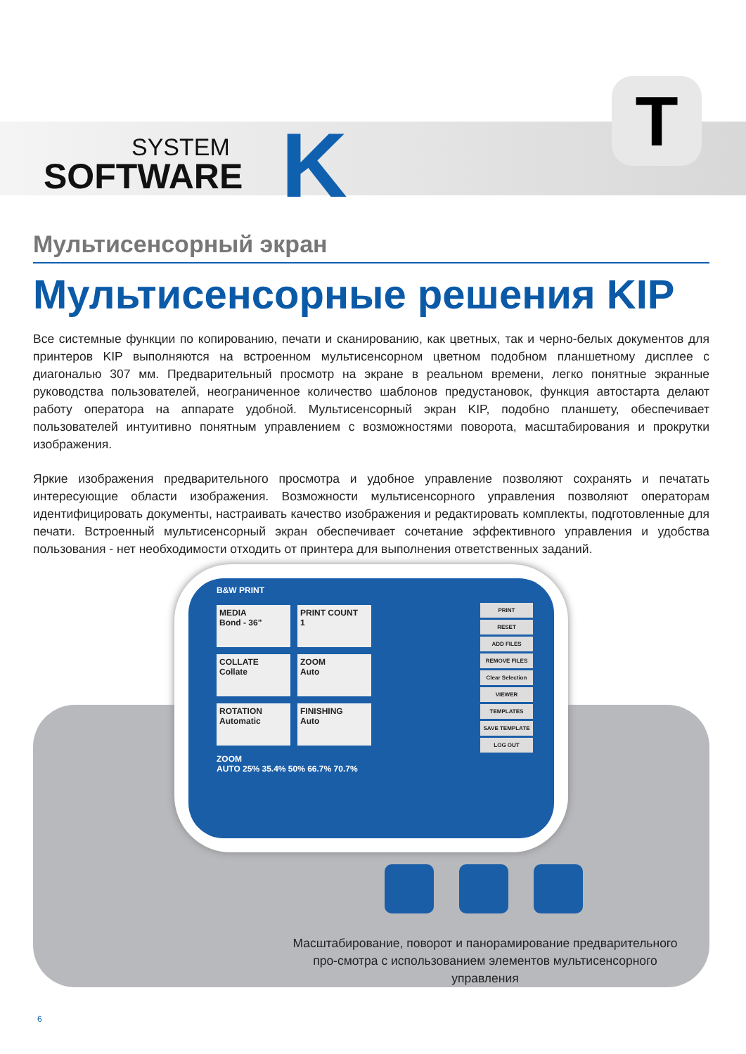SYSTEM
SOFTWARE
K T
Мультисенсорный экран
Мультисенсорные решения KIP
Все системные функции по копированию, печати и сканированию, как цветных, так и черно-белых документов для принтеров KIP выполняются на встроенном мультисенсорном цветном подобном планшетному дисплее с диагональю 307 мм. Предварительный просмотр на экране в реальном времени, легко понятные экранные руководства пользователей, неограниченное количество шаблонов предустановок, функция автостарта делают работу оператора на аппарате удобной. Мультисенсорный экран KIP, подобно планшету, обеспечивает пользователей интуитивно понятным управлением с возможностями поворота, масштабирования и прокрутки изображения.
Яркие изображения предварительного просмотра и удобное управление позволяют сохранять и печатать интересующие области изображения. Возможности мультисенсорного управления позволяют операторам идентифицировать документы, настраивать качество изображения и редактировать комплекты, подготовленные для печати. Встроенный мультисенсорный экран обеспечивает сочетание эффективного управления и удобства пользования - нет необходимости отходить от принтера для выполнения ответственных заданий.
B&W PRINT
MEDIA
Bond - 36"
PRINT COUNT
1
COLLATE
Collate
ZOOM
Auto
ROTATION
Automatic
FINISHING
Auto
ZOOM
AUTO 25% 35.4% 50% 66.7% 70.7%
PRINT
RESET
ADD FILES
REMOVE FILES
Clear Selection
VIEWER
TEMPLATES
SAVE TEMPLATE
LOG OUT
Масштабирование, поворот и панорамирование предварительного про-смотра с использованием элементов мультисенсорного управления
6